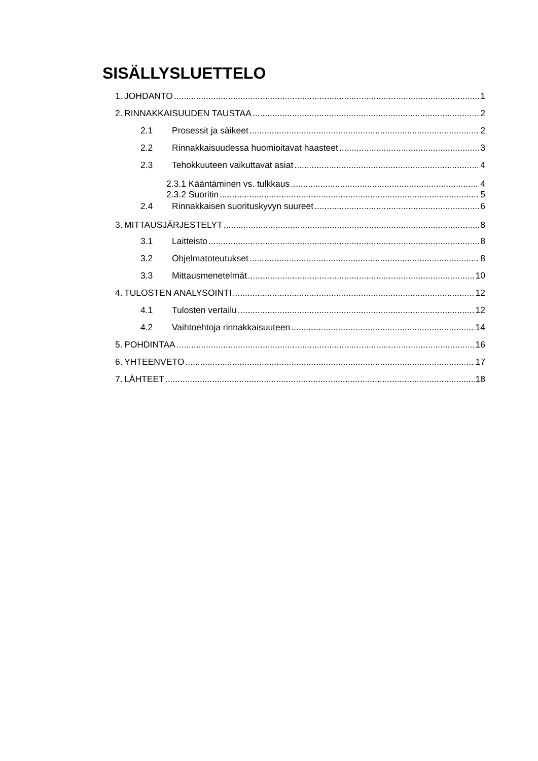SISÄLLYSLUETTELO
1. JOHDANTO 1
2. RINNAKKAISUUDEN TAUSTAA 2
2.1 Prosessit ja säikeet 2
2.2 Rinnakkaisuudessa huomioitavat haasteet 3
2.3 Tehokkuuteen vaikuttavat asiat 4
2.3.1 Kääntäminen vs. tulkkaus 4
2.3.2 Suoritin 5
2.4 Rinnakkaisen suorituskyvyn suureet 6
3. MITTAUSJÄRJESTELYT 8
3.1 Laitteisto 8
3.2 Ohjelmatoteutukset 8
3.3 Mittausmenetelmät 10
4. TULOSTEN ANALYSOINTI 12
4.1 Tulosten vertailu 12
4.2 Vaihtoehtoja rinnakkaisuuteen 14
5. POHDINTAA 16
6. YHTEENVETO 17
7. LÄHTEET 18